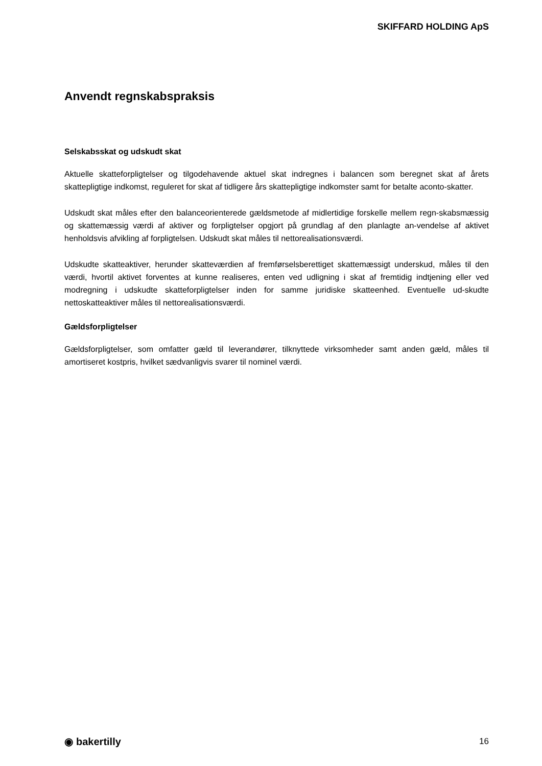SKIFFARD HOLDING ApS
Anvendt regnskabspraksis
Selskabsskat og udskudt skat
Aktuelle skatteforpligtelser og tilgodehavende aktuel skat indregnes i balancen som beregnet skat af årets skattepligtige indkomst, reguleret for skat af tidligere års skattepligtige indkomster samt for betalte aconto-skatter.
Udskudt skat måles efter den balanceorienterede gældsmetode af midlertidige forskelle mellem regn-skabsmæssig og skattemæssig værdi af aktiver og forpligtelser opgjort på grundlag af den planlagte an-vendelse af aktivet henholdsvis afvikling af forpligtelsen. Udskudt skat måles til nettorealisationsværdi.
Udskudte skatteaktiver, herunder skatteværdien af fremførselsberettiget skattemæssigt underskud, måles til den værdi, hvortil aktivet forventes at kunne realiseres, enten ved udligning i skat af fremtidig indtjening eller ved modregning i udskudte skatteforpligtelser inden for samme juridiske skatteenhed. Eventuelle ud-skudte nettoskatteaktiver måles til nettorealisationsværdi.
Gældsforpligtelser
Gældsforpligtelser, som omfatter gæld til leverandører, tilknyttede virksomheder samt anden gæld, måles til amortiseret kostpris, hvilket sædvanligvis svarer til nominel værdi.
◉ bakertilly 16